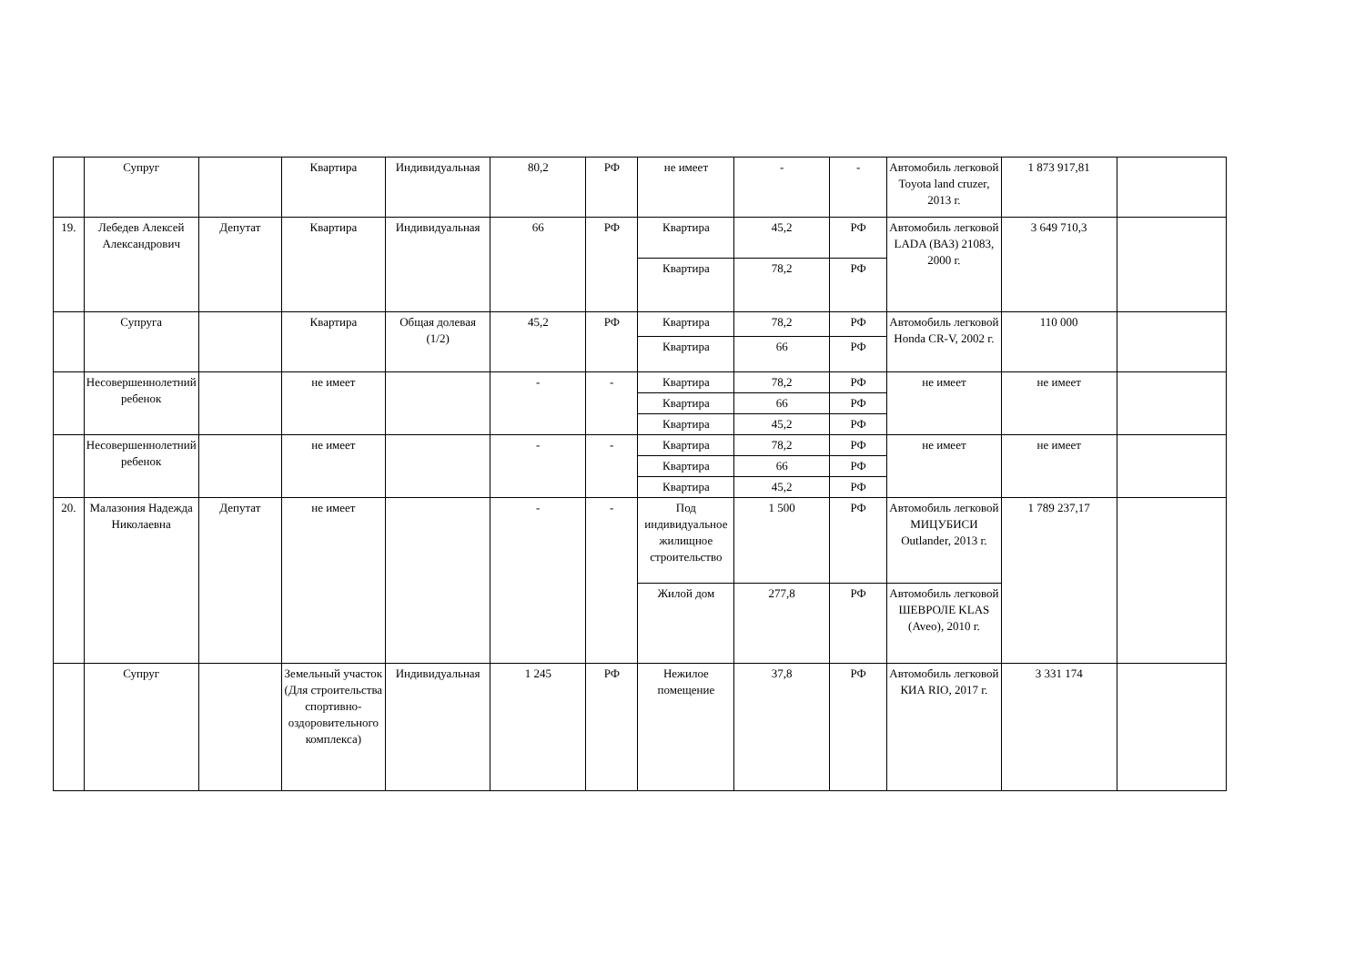| | Супруг | | Квартира | Индивидуальная | 80,2 | РФ | не имеет | - | - | Автомобиль легковой Toyota land cruzer, 2013 г. | 1 873 917,81 | |
| 19. | Лебедев Алексей Александрович | Депутат | Квартира | Индивидуальная | 66 | РФ | Квартира | 45,2 | РФ | Автомобиль легковой LADA (ВАЗ) 21083, 2000 г. | 3 649 710,3 | |
| | | | | | | | Квартира | 78,2 | РФ | | | |
| | Супруга | | Квартира | Общая долевая (1/2) | 45,2 | РФ | Квартира | 78,2 | РФ | Автомобиль легковой Honda CR-V, 2002 г. | 110 000 | |
| | | | | | | | Квартира | 66 | РФ | | | |
| | Несовершеннолетний ребенок | | не имеет | | - | - | Квартира | 78,2 | РФ | не имеет | не имеет | |
| | | | | | | | Квартира | 66 | РФ | | | |
| | | | | | | | Квартира | 45,2 | РФ | | | |
| | Несовершеннолетний ребенок | | не имеет | | - | - | Квартира | 78,2 | РФ | не имеет | не имеет | |
| | | | | | | | Квартира | 66 | РФ | | | |
| | | | | | | | Квартира | 45,2 | РФ | | | |
| 20. | Малазония Надежда Николаевна | Депутат | не имеет | | - | - | Под индивидуальное жилищное строительство | 1 500 | РФ | Автомобиль легковой МИЦУБИСИ Outlander, 2013 г. | 1 789 237,17 | |
| | | | | | | | Жилой дом | 277,8 | РФ | Автомобиль легковой ШЕВРОЛЕ KLAS (Aveo), 2010 г. | | |
| | Супруг | | Земельный участок (Для строительства спортивно-оздоровительного комплекса) | Индивидуальная | 1 245 | РФ | Нежилое помещение | 37,8 | РФ | Автомобиль легковой КИА RIO, 2017 г. | 3 331 174 | |